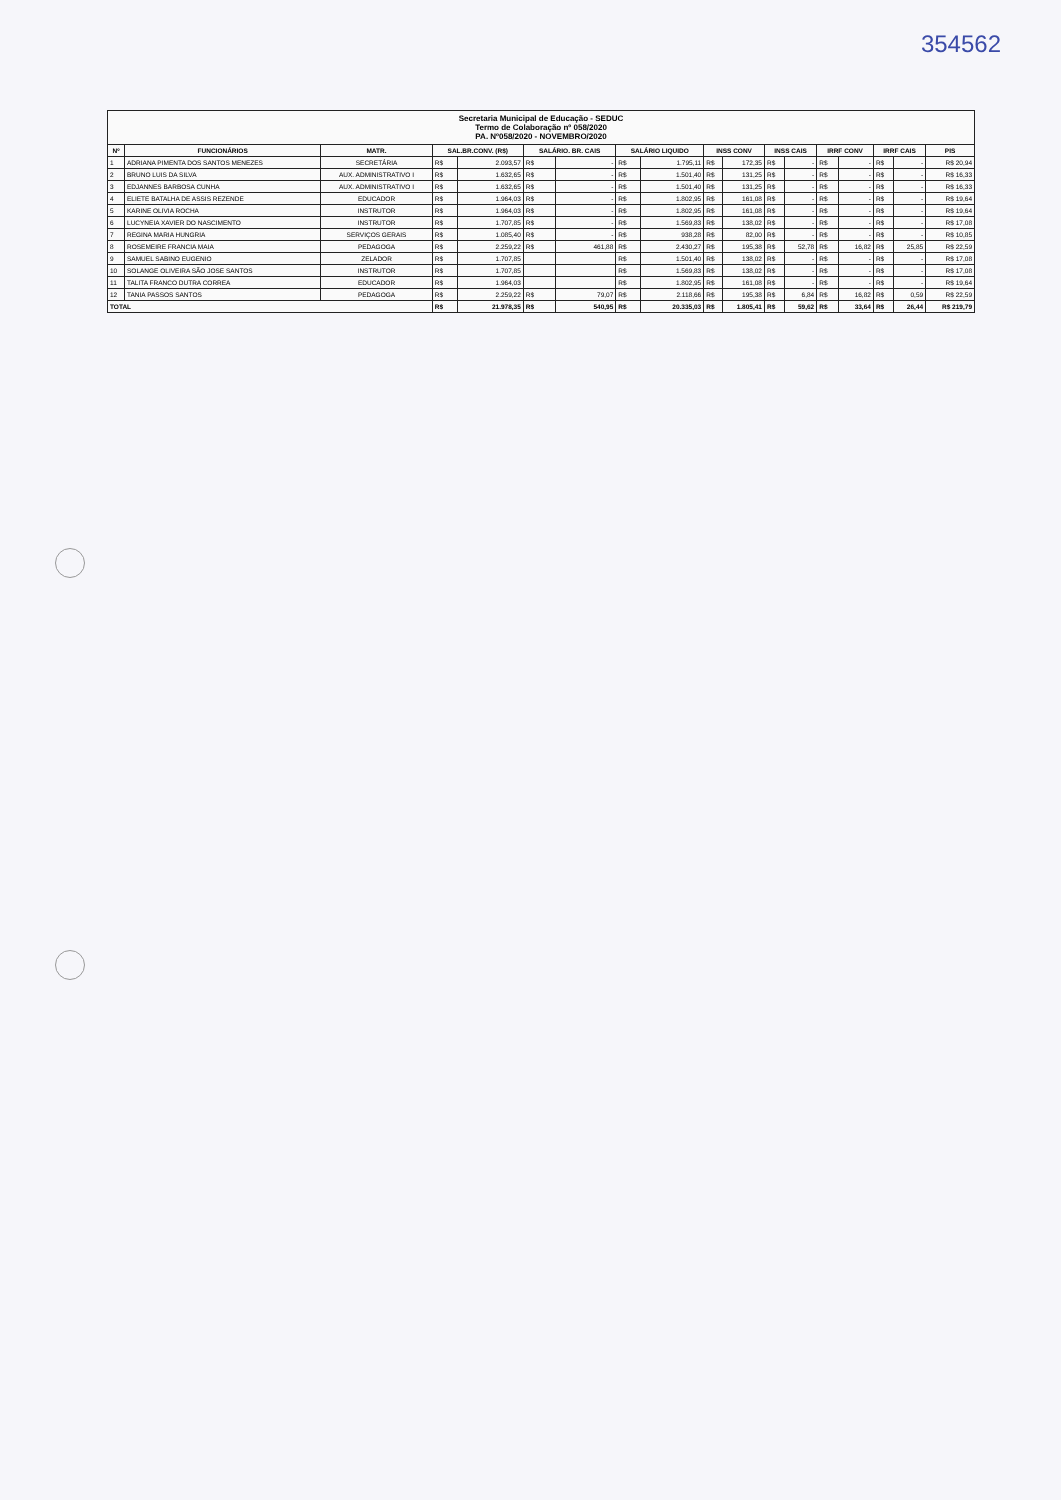354562
| Secretaria Municipal de Educação - SEDUC Termo de Colaboração nº 058/2020 PA. Nº058/2020 - NOVEMBRO/2020 | | | | | | | | | | | | | | | | | |
| Nº | FUNCIONÁRIOS | MATR. | SAL.BR.CONV. (R$) | | SALÁRIO. BR. CAIS | | SALÁRIO LIQUIDO | | INSS CONV | | INSS CAIS | | IRRF CONV | | IRRF CAIS | | PIS |
| 1 | ADRIANA PIMENTA DOS SANTOS MENEZES | SECRETÁRIA | R$ | 2.093,57 | R$ | - | R$ | 1.795,11 | R$ | 172,35 | R$ | - | R$ | - | R$ | - | R$ 20,94 |
| 2 | BRUNO LUIS DA SILVA | AUX. ADMINISTRATIVO I | R$ | 1.632,65 | R$ | - | R$ | 1.501,40 | R$ | 131,25 | R$ | - | R$ | - | R$ | - | R$ 16,33 |
| 3 | EDJANNES BARBOSA CUNHA | AUX. ADMINISTRATIVO I | R$ | 1.632,65 | R$ | - | R$ | 1.501,40 | R$ | 131,25 | R$ | - | R$ | - | R$ | - | R$ 16,33 |
| 4 | ELIETE BATALHA DE ASSIS REZENDE | EDUCADOR | R$ | 1.964,03 | R$ | - | R$ | 1.802,95 | R$ | 161,08 | R$ | - | R$ | - | R$ | - | R$ 19,64 |
| 5 | KARINE OLIVIA ROCHA | INSTRUTOR | R$ | 1.964,03 | R$ | - | R$ | 1.802,95 | R$ | 161,08 | R$ | - | R$ | - | R$ | - | R$ 19,64 |
| 6 | LUCYNEIA XAVIER DO NASCIMENTO | INSTRUTOR | R$ | 1.707,85 | R$ | - | R$ | 1.569,83 | R$ | 138,02 | R$ | - | R$ | - | R$ | - | R$ 17,08 |
| 7 | REGINA MARIA HUNGRIA | SERVIÇOS GERAIS | R$ | 1.085,40 | R$ | - | R$ | 938,28 | R$ | 82,00 | R$ | - | R$ | - | R$ | - | R$ 10,85 |
| 8 | ROSEMEIRE FRANCIA MAIA | PEDAGOGA | R$ | 2.259,22 | R$ | 461,88 | R$ | 2.430,27 | R$ | 195,38 | R$ | 52,78 | R$ | 16,82 | R$ | 25,85 | R$ 22,59 |
| 9 | SAMUEL SABINO EUGENIO | ZELADOR | R$ | 1.707,85 | | | R$ | 1.501,40 | R$ | 138,02 | R$ | - | R$ | - | R$ | - | R$ 17,08 |
| 10 | SOLANGE OLIVEIRA SÃO JOSE SANTOS | INSTRUTOR | R$ | 1.707,85 | | | R$ | 1.569,83 | R$ | 138,02 | R$ | - | R$ | - | R$ | - | R$ 17,08 |
| 11 | TALITA FRANCO DUTRA CORREA | EDUCADOR | R$ | 1.964,03 | | | R$ | 1.802,95 | R$ | 161,08 | R$ | - | R$ | - | R$ | - | R$ 19,64 |
| 12 | TANIA PASSOS SANTOS | PEDAGOGA | R$ | 2.259,22 | R$ | 79,07 | R$ | 2.118,66 | R$ | 195,38 | R$ | 6,84 | R$ | 16,82 | R$ | 0,59 | R$ 22,59 |
| TOTAL | | | R$ | 21.978,35 | R$ | 540,95 | R$ | 20.335,03 | R$ | 1.805,41 | R$ | 59,62 | R$ | 33,64 | R$ | 26,44 | R$ 219,79 |